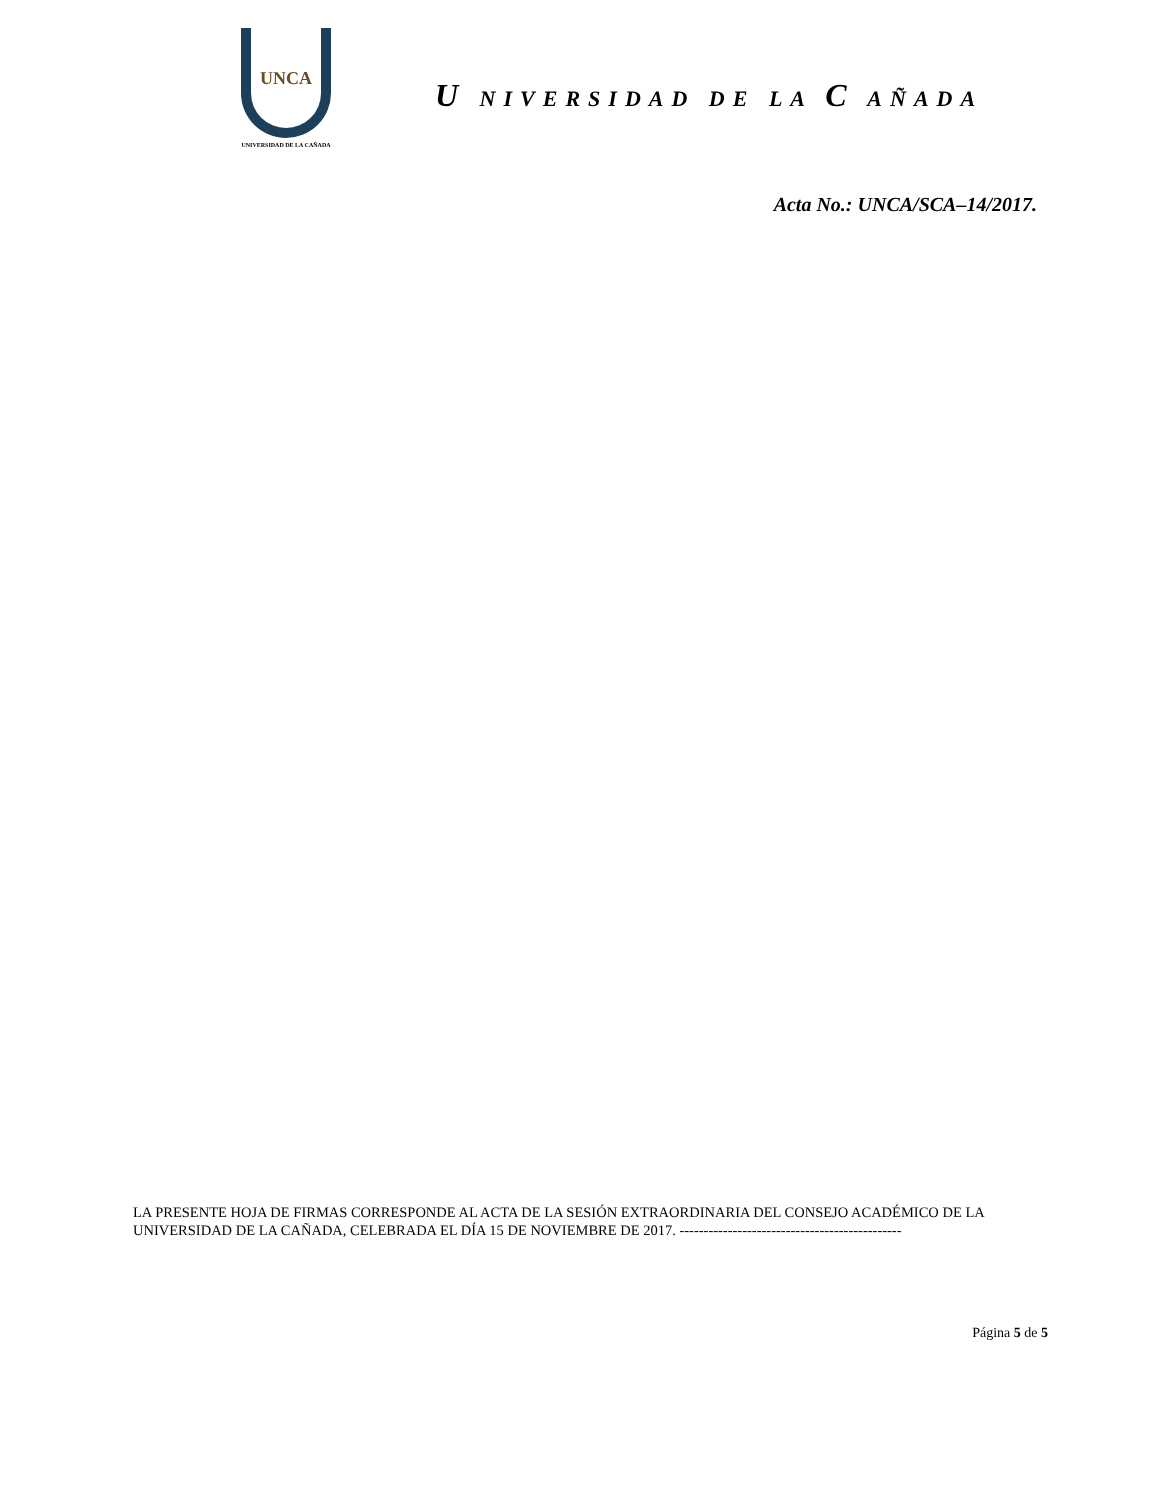UNCA
UNIVERSIDAD DE LA CAÑADA
U NIVERSIDAD DE LA C AÑADA
Acta No.: UNCA/SCA–14/2017.
LA PRESENTE HOJA DE FIRMAS CORRESPONDE AL ACTA DE LA SESIÓN EXTRAORDINARIA DEL CONSEJO ACADÉMICO DE LA UNIVERSIDAD DE LA CAÑADA, CELEBRADA EL DÍA 15 DE NOVIEMBRE DE 2017. ----------------------------------------------
Página 5 de 5